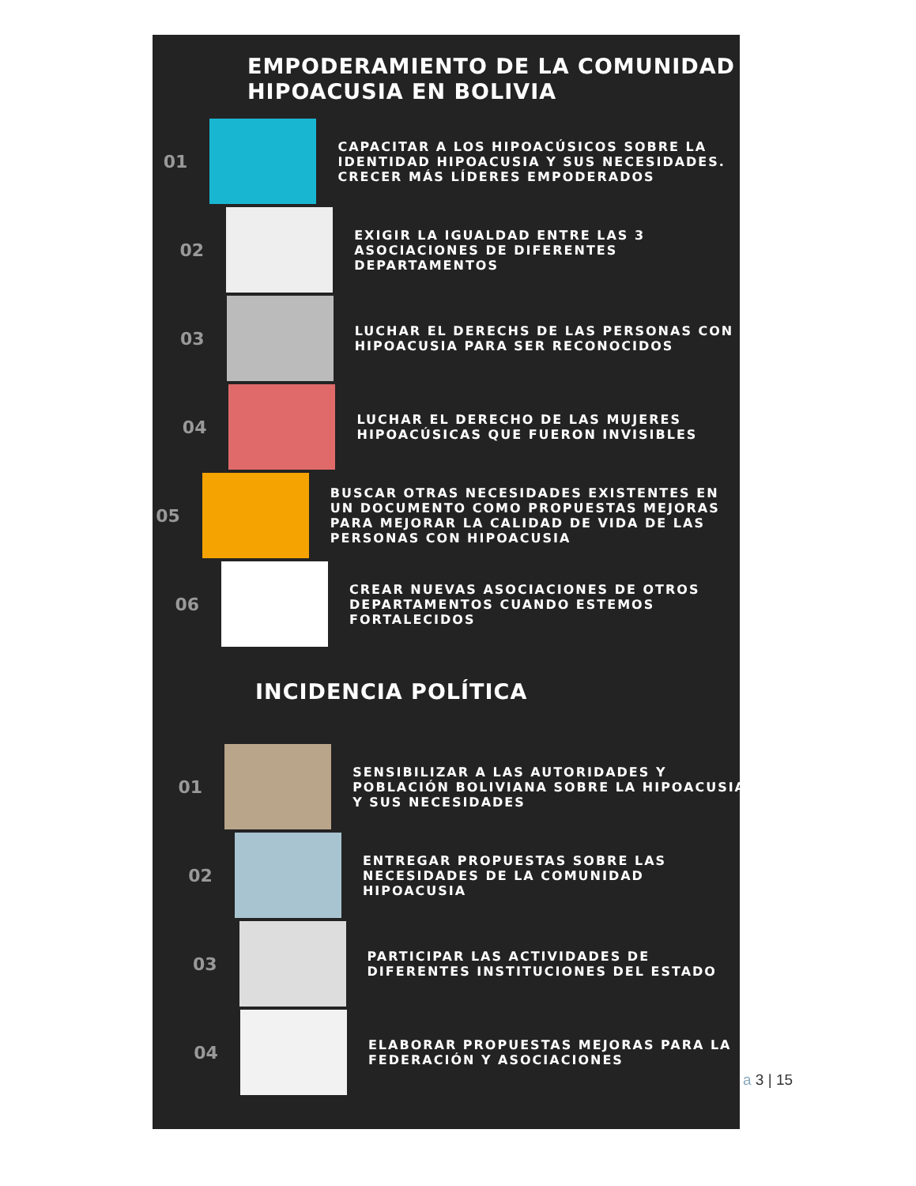EMPODERAMIENTO DE LA COMUNIDAD
HIPOACUSIA EN BOLIVIA
01
CAPACITAR A LOS HIPOACÚSICOS SOBRE LA IDENTIDAD HIPOACUSIA Y SUS NECESIDADES. CRECER MÁS LÍDERES EMPODERADOS
02
EXIGIR LA IGUALDAD ENTRE LAS 3 ASOCIACIONES DE DIFERENTES DEPARTAMENTOS
03
LUCHAR EL DERECHS DE LAS PERSONAS CON HIPOACUSIA PARA SER RECONOCIDOS
04
LUCHAR EL DERECHO DE LAS MUJERES HIPOACÚSICAS QUE FUERON INVISIBLES
05
BUSCAR OTRAS NECESIDADES EXISTENTES EN UN DOCUMENTO COMO PROPUESTAS MEJORAS PARA MEJORAR LA CALIDAD DE VIDA DE LAS PERSONAS CON HIPOACUSIA
06
CREAR NUEVAS ASOCIACIONES DE OTROS DEPARTAMENTOS CUANDO ESTEMOS FORTALECIDOS
INCIDENCIA POLÍTICA
01
SENSIBILIZAR A LAS AUTORIDADES Y POBLACIÓN BOLIVIANA SOBRE LA HIPOACUSIA Y SUS NECESIDADES
02
ENTREGAR PROPUESTAS SOBRE LAS NECESIDADES DE LA COMUNIDAD HIPOACUSIA
03
PARTICIPAR LAS ACTIVIDADES DE DIFERENTES INSTITUCIONES DEL ESTADO
04
ELABORAR PROPUESTAS MEJORAS PARA LA FEDERACIÓN Y ASOCIACIONES
a 3 | 15